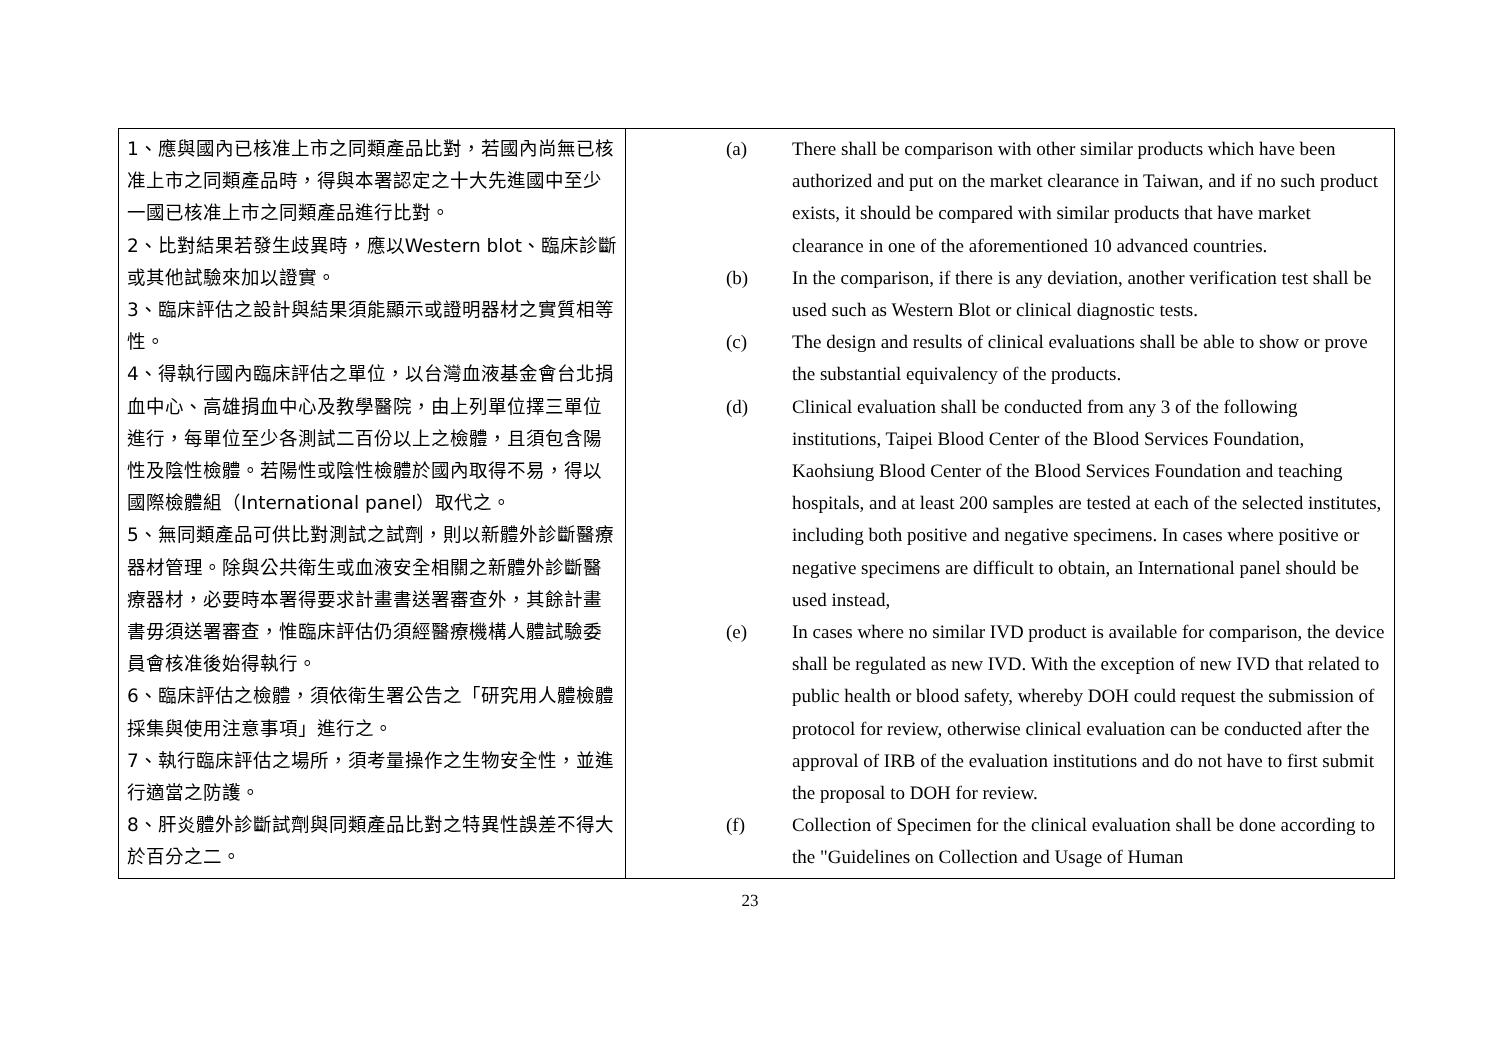| 1、應與國內已核准上市之同類產品比對，若國內尚無已核准上市之同類產品時，得與本署認定之十大先進國中至少一國已核准上市之同類產品進行比對。 2、比對結果若發生歧異時，應以Western blot、臨床診斷或其他試驗來加以證實。 3、臨床評估之設計與結果須能顯示或證明器材之實質相等性。 4、得執行國內臨床評估之單位，以台灣血液基金會台北捐血中心、高雄捐血中心及教學醫院，由上列單位擇三單位進行，每單位至少各測試二百份以上之檢體，且須包含陽性及陰性檢體。若陽性或陰性檢體於國內取得不易，得以國際檢體組（International panel）取代之。 5、無同類產品可供比對測試之試劑，則以新體外診斷醫療器材管理。除與公共衛生或血液安全相關之新體外診斷醫療器材，必要時本署得要求計畫書送署審查外，其餘計畫書毋須送署審查，惟臨床評估仍須經醫療機構人體試驗委員會核准後始得執行。 6、臨床評估之檢體，須依衛生署公告之「研究用人體檢體採集與使用注意事項」進行之。 7、執行臨床評估之場所，須考量操作之生物安全性，並進行適當之防護。 8、肝炎體外診斷試劑與同類產品比對之特異性誤差不得大於百分之二。 | (a) There shall be comparison with other similar products which have been authorized and put on the market clearance in Taiwan, and if no such product exists, it should be compared with similar products that have market clearance in one of the aforementioned 10 advanced countries. (b) In the comparison, if there is any deviation, another verification test shall be used such as Western Blot or clinical diagnostic tests. (c) The design and results of clinical evaluations shall be able to show or prove the substantial equivalency of the products. (d) Clinical evaluation shall be conducted from any 3 of the following institutions, Taipei Blood Center of the Blood Services Foundation, Kaohsiung Blood Center of the Blood Services Foundation and teaching hospitals, and at least 200 samples are tested at each of the selected institutes, including both positive and negative specimens. In cases where positive or negative specimens are difficult to obtain, an International panel should be used instead, (e) In cases where no similar IVD product is available for comparison, the device shall be regulated as new IVD. With the exception of new IVD that related to public health or blood safety, whereby DOH could request the submission of protocol for review, otherwise clinical evaluation can be conducted after the approval of IRB of the evaluation institutions and do not have to first submit the proposal to DOH for review. (f) Collection of Specimen for the clinical evaluation shall be done according to the "Guidelines on Collection and Usage of Human |
23